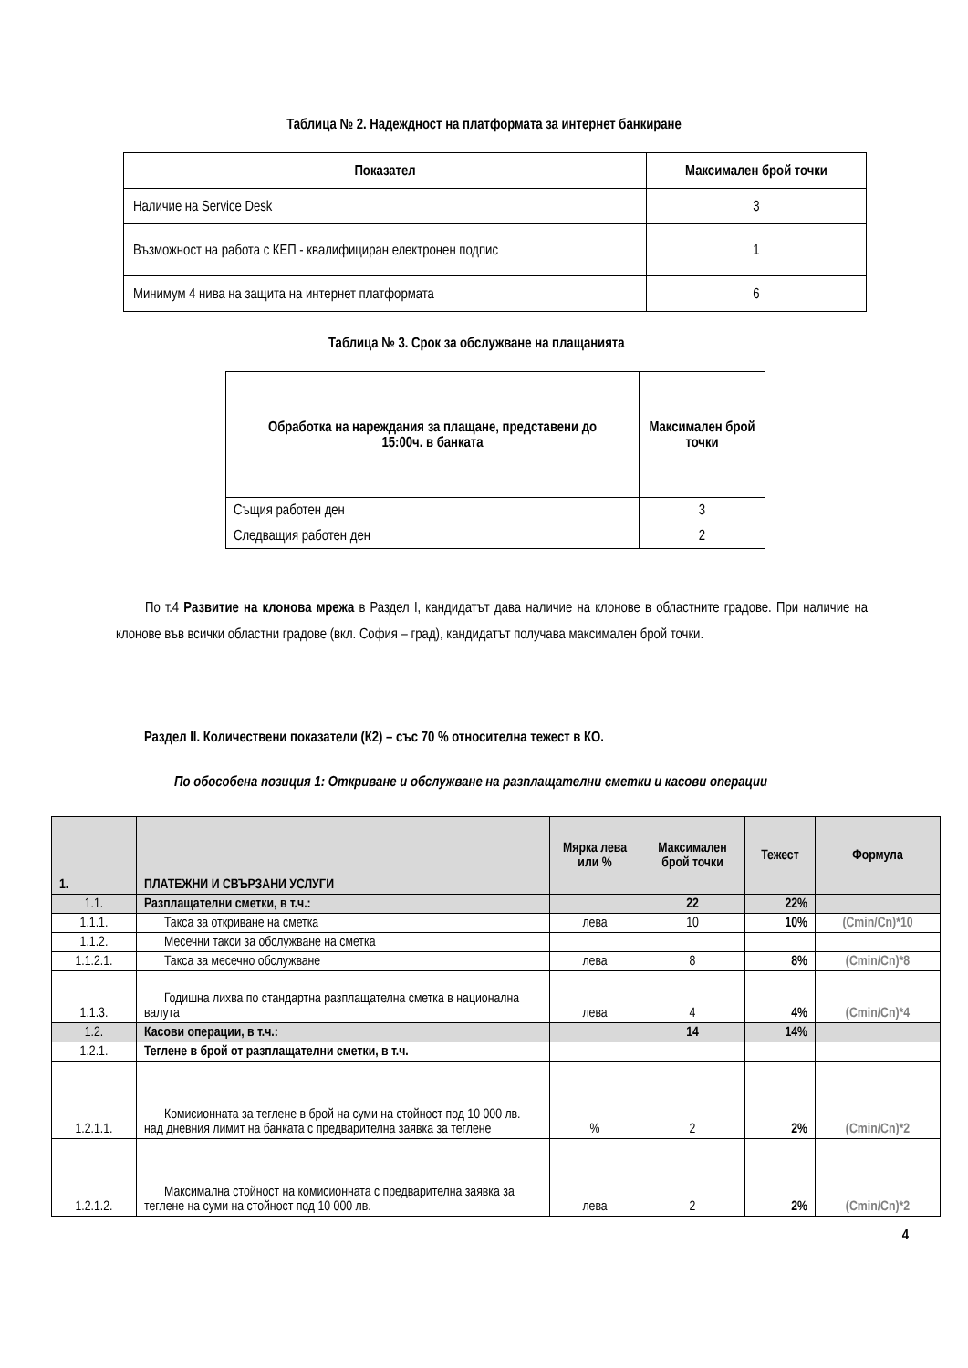Таблица № 2. Надеждност на платформата за интернет банкиране
| Показател | Максимален брой точки |
| --- | --- |
| Наличие на Service Desk | 3 |
| Възможност на работа с КЕП - квалифициран електронен подпис | 1 |
| Минимум 4 нива на защита на интернет платформата | 6 |
Таблица № 3. Срок за обслужване на плащанията
| Обработка на нареждания за плащане, представени до 15:00ч. в банката | Максимален брой точки |
| --- | --- |
| Същия работен ден | 3 |
| Следващия работен ден | 2 |
По т.4 Развитие на клонова мрежа в Раздел I, кандидатът дава наличие на клонове в областните градове. При наличие на клонове във всички областни градове (вкл. София – град), кандидатът получава максимален брой точки.
Раздел II. Количествени показатели (К2) – със 70 % относителна тежест в КО.
По обособена позиция 1: Откриване и обслужване на разплащателни сметки и касови операции
| 1. | ПЛАТЕЖНИ И СВЪРЗАНИ УСЛУГИ | Мярка лева или % | Максимален брой точки | Тежест | Формула |
| --- | --- | --- | --- | --- | --- |
| 1.1. | Разплащателни сметки, в т.ч.: | | 22 | 22% | |
| 1.1.1. | Такса за откриване на сметка | лева | 10 | 10% | (Cmin/Cn)*10 |
| 1.1.2. | Месечни такси за обслужване на сметка | | | | |
| 1.1.2.1. | Такса за месечно обслужване | лева | 8 | 8% | (Cmin/Cn)*8 |
| 1.1.3. | Годишна лихва по стандартна разплащателна сметка в национална валута | лева | 4 | 4% | (Cmin/Cn)*4 |
| 1.2. | Касови операции, в т.ч.: | | 14 | 14% | |
| 1.2.1. | Теглене в брой от разплащателни сметки, в т.ч. | | | | |
| 1.2.1.1. | Комисионната за теглене в брой на суми на стойност под 10 000 лв. над дневния лимит на банката с предварителна заявка за теглене | % | 2 | 2% | (Cmin/Cn)*2 |
| 1.2.1.2. | Максимална стойност на комисионната с предварителна заявка за теглене на суми на стойност под 10 000 лв. | лева | 2 | 2% | (Cmin/Cn)*2 |
4